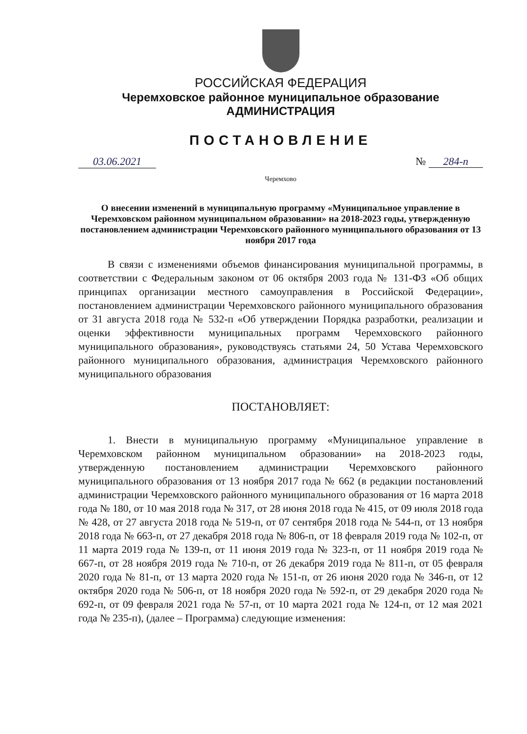РОССИЙСКАЯ ФЕДЕРАЦИЯ
Черемховское районное муниципальное образование
АДМИНИСТРАЦИЯ
ПОСТАНОВЛЕНИЕ
03.06.2021 № 284-п
Черемхово
О внесении изменений в муниципальную программу «Муниципальное управление в Черемховском районном муниципальном образовании» на 2018-2023 годы, утвержденную постановлением администрации Черемховского районного муниципального образования от 13 ноября 2017 года
В связи с изменениями объемов финансирования муниципальной программы, в соответствии с Федеральным законом от 06 октября 2003 года № 131-ФЗ «Об общих принципах организации местного самоуправления в Российской Федерации», постановлением администрации Черемховского районного муниципального образования от 31 августа 2018 года № 532-п «Об утверждении Порядка разработки, реализации и оценки эффективности муниципальных программ Черемховского районного муниципального образования», руководствуясь статьями 24, 50 Устава Черемховского районного муниципального образования, администрация Черемховского районного муниципального образования
ПОСТАНОВЛЯЕТ:
1. Внести в муниципальную программу «Муниципальное управление в Черемховском районном муниципальном образовании» на 2018-2023 годы, утвержденную постановлением администрации Черемховского районного муниципального образования от 13 ноября 2017 года № 662 (в редакции постановлений администрации Черемховского районного муниципального образования от 16 марта 2018 года № 180, от 10 мая 2018 года № 317, от 28 июня 2018 года № 415, от 09 июля 2018 года № 428, от 27 августа 2018 года № 519-п, от 07 сентября 2018 года № 544-п, от 13 ноября 2018 года № 663-п, от 27 декабря 2018 года № 806-п, от 18 февраля 2019 года № 102-п, от 11 марта 2019 года № 139-п, от 11 июня 2019 года № 323-п, от 11 ноября 2019 года № 667-п, от 28 ноября 2019 года № 710-п, от 26 декабря 2019 года № 811-п, от 05 февраля 2020 года № 81-п, от 13 марта 2020 года № 151-п, от 26 июня 2020 года № 346-п, от 12 октября 2020 года № 506-п, от 18 ноября 2020 года № 592-п, от 29 декабря 2020 года № 692-п, от 09 февраля 2021 года № 57-п, от 10 марта 2021 года № 124-п, от 12 мая 2021 года № 235-п), (далее – Программа) следующие изменения: